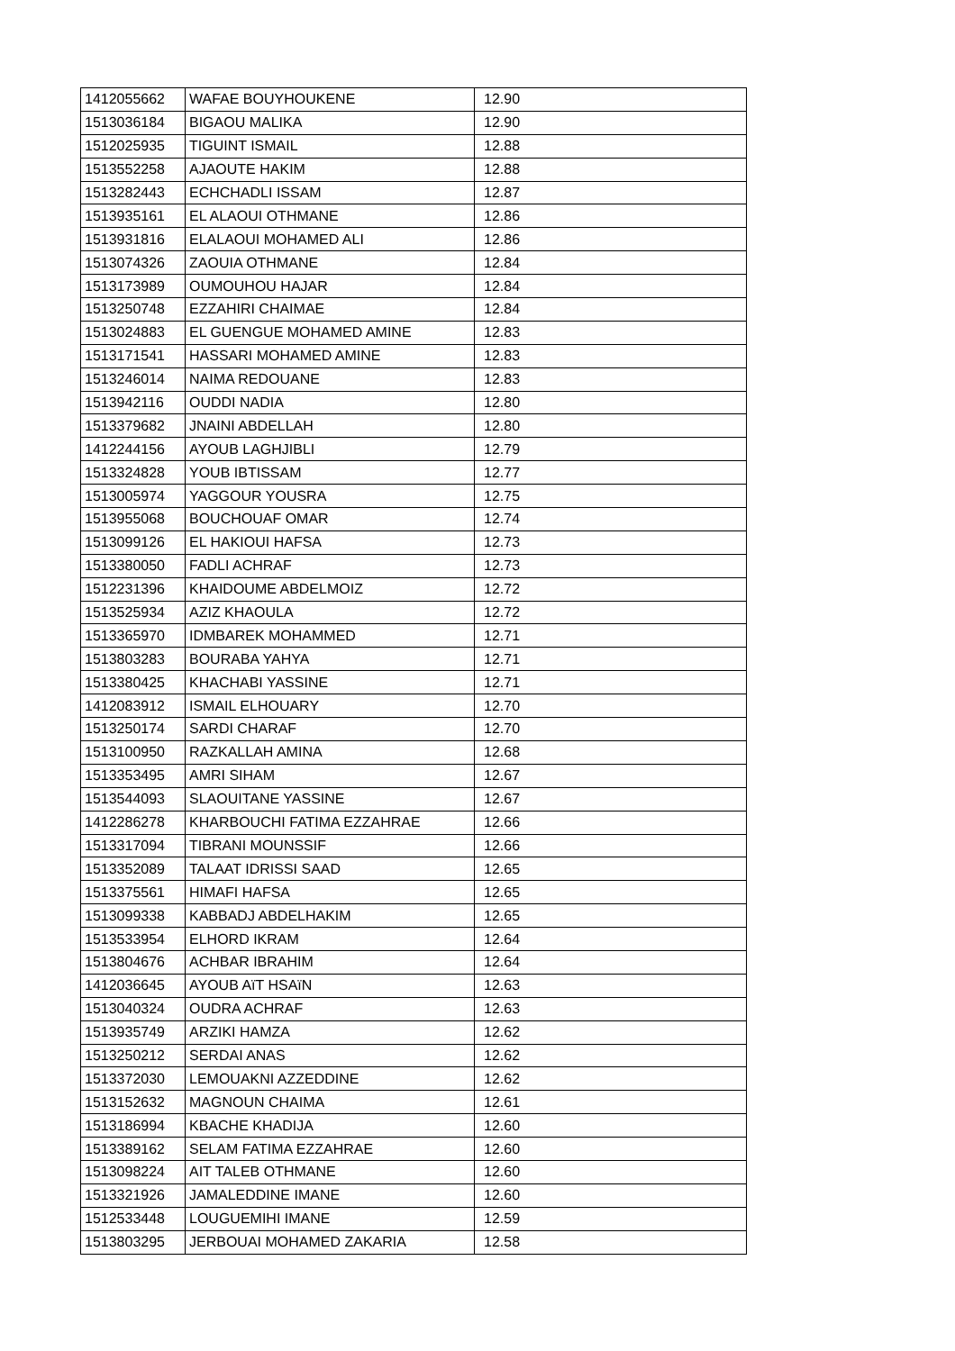| 1412055662 | WAFAE BOUYHOUKENE | 12.90 |
| 1513036184 | BIGAOU MALIKA | 12.90 |
| 1512025935 | TIGUINT ISMAIL | 12.88 |
| 1513552258 | AJAOUTE HAKIM | 12.88 |
| 1513282443 | ECHCHADLI ISSAM | 12.87 |
| 1513935161 | EL ALAOUI OTHMANE | 12.86 |
| 1513931816 | ELALAOUI MOHAMED ALI | 12.86 |
| 1513074326 | ZAOUIA OTHMANE | 12.84 |
| 1513173989 | OUMOUHOU HAJAR | 12.84 |
| 1513250748 | EZZAHIRI CHAIMAE | 12.84 |
| 1513024883 | EL GUENGUE MOHAMED AMINE | 12.83 |
| 1513171541 | HASSARI MOHAMED AMINE | 12.83 |
| 1513246014 | NAIMA REDOUANE | 12.83 |
| 1513942116 | OUDDI NADIA | 12.80 |
| 1513379682 | JNAINI ABDELLAH | 12.80 |
| 1412244156 | AYOUB LAGHJIBLI | 12.79 |
| 1513324828 | YOUB IBTISSAM | 12.77 |
| 1513005974 | YAGGOUR YOUSRA | 12.75 |
| 1513955068 | BOUCHOUAF OMAR | 12.74 |
| 1513099126 | EL HAKIOUI HAFSA | 12.73 |
| 1513380050 | FADLI ACHRAF | 12.73 |
| 1512231396 | KHAIDOUME ABDELMOIZ | 12.72 |
| 1513525934 | AZIZ KHAOULA | 12.72 |
| 1513365970 | IDMBAREK MOHAMMED | 12.71 |
| 1513803283 | BOURABA YAHYA | 12.71 |
| 1513380425 | KHACHABI YASSINE | 12.71 |
| 1412083912 | ISMAIL ELHOUARY | 12.70 |
| 1513250174 | SARDI CHARAF | 12.70 |
| 1513100950 | RAZKALLAH AMINA | 12.68 |
| 1513353495 | AMRI SIHAM | 12.67 |
| 1513544093 | SLAOUITANE YASSINE | 12.67 |
| 1412286278 | KHARBOUCHI FATIMA EZZAHRAE | 12.66 |
| 1513317094 | TIBRANI MOUNSSIF | 12.66 |
| 1513352089 | TALAAT IDRISSI SAAD | 12.65 |
| 1513375561 | HIMAFI HAFSA | 12.65 |
| 1513099338 | KABBADJ ABDELHAKIM | 12.65 |
| 1513533954 | ELHORD IKRAM | 12.64 |
| 1513804676 | ACHBAR IBRAHIM | 12.64 |
| 1412036645 | AYOUB AïT HSAïN | 12.63 |
| 1513040324 | OUDRA ACHRAF | 12.63 |
| 1513935749 | ARZIKI HAMZA | 12.62 |
| 1513250212 | SERDAI ANAS | 12.62 |
| 1513372030 | LEMOUAKNI AZZEDDINE | 12.62 |
| 1513152632 | MAGNOUN CHAIMA | 12.61 |
| 1513186994 | KBACHE KHADIJA | 12.60 |
| 1513389162 | SELAM FATIMA EZZAHRAE | 12.60 |
| 1513098224 | AIT TALEB OTHMANE | 12.60 |
| 1513321926 | JAMALEDDINE IMANE | 12.60 |
| 1512533448 | LOUGUEMIHI IMANE | 12.59 |
| 1513803295 | JERBOUAI MOHAMED ZAKARIA | 12.58 |